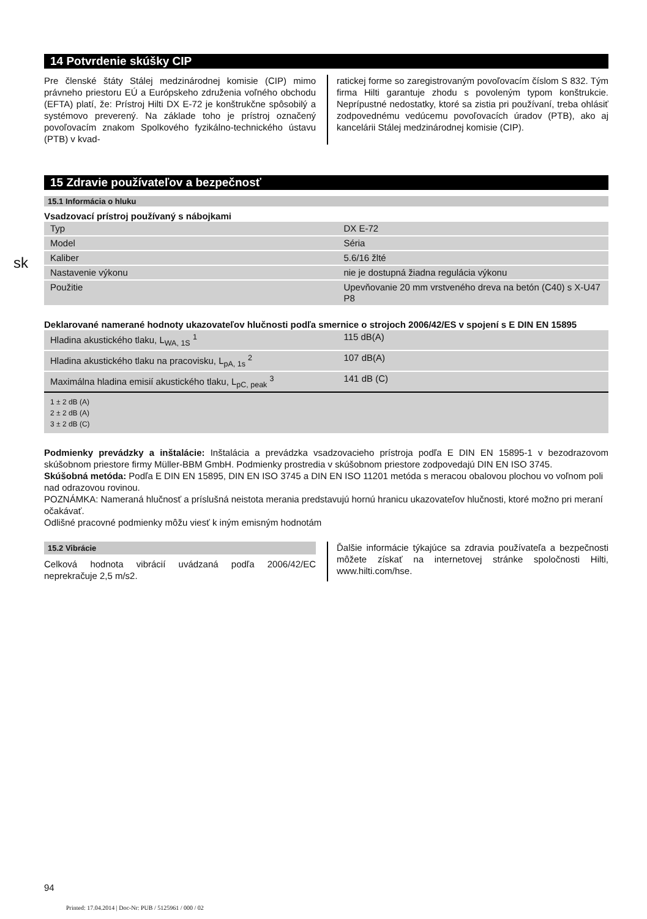sk
14 Potvrdenie skúšky CIP
Pre členské štáty Stálej medzinárodnej komisie (CIP) mimo právneho priestoru EÚ a Európskeho združenia voľného obchodu (EFTA) platí, že: Prístroj Hilti DX E-72 je konštrukčne spôsobilý a systémovo preverený. Na základe toho je prístroj označený povoľovacím znakom Spolkového fyzikálno-technického ústavu (PTB) v kvad-
ratickej forme so zaregistrovaným povoľovacím číslom S 832. Tým firma Hilti garantuje zhodu s povoleným typom konštrukcie. Neprípustné nedostatky, ktoré sa zistia pri používaní, treba ohlásiť zodpovednému vedúcemu povoľovacích úradov (PTB), ako aj kancelárii Stálej medzinárodnej komisie (CIP).
15 Zdravie používateľov a bezpečnosť
15.1 Informácia o hluku
Vsadzovací prístroj používaný s nábojkami
| Typ | DX E-72 |
| Model | Séria |
| Kaliber | 5.6/16 žlté |
| Nastavenie výkonu | nie je dostupná žiadna regulácia výkonu |
| Použitie | Upevňovanie 20 mm vrstveného dreva na betón (C40) s X-U47 P8 |
Deklarované namerané hodnoty ukazovateľov hlučnosti podľa smernice o strojoch 2006/42/ES v spojení s E DIN EN 15895
| Hladina akustického tlaku, L<sub>WA, 1S</sub> <sup>1</sup> | 115 dB(A) |
| Hladina akustického tlaku na pracovisku, L<sub>pA, 1s</sub> <sup>2</sup> | 107 dB(A) |
| Maximálna hladina emisií akustického tlaku, L<sub>pC, peak</sub> <sup>3</sup> | 141 dB (C) |
| 1 ± 2 dB (A) 2 ± 2 dB (A) 3 ± 2 dB (C) | |
Podmienky prevádzky a inštalácie: Inštalácia a prevádzka vsadzovacieho prístroja podľa E DIN EN 15895-1 v bezodrazovom skúšobnom priestore firmy Müller-BBM GmbH. Podmienky prostredia v skúšobnom priestore zodpovedajú DIN EN ISO 3745.
Skúšobná metóda: Podľa E DIN EN 15895, DIN EN ISO 3745 a DIN EN ISO 11201 metóda s meracou obalovou plochou vo voľnom poli nad odrazovou rovinou.
POZNÁMKA: Nameraná hlučnosť a príslušná neistota merania predstavujú hornú hranicu ukazovateľov hlučnosti, ktoré možno pri meraní očakávať.
Odlišné pracovné podmienky môžu viesť k iným emisným hodnotám
15.2 Vibrácie
Celková hodnota vibrácií uvádzaná podľa 2006/42/EC neprekračuje 2,5 m/s2.
Ďalšie informácie týkajúce sa zdravia používateľa a bezpečnosti môžete získať na internetovej stránke spoločnosti Hilti, www.hilti.com/hse.
94
Printed: 17.04.2014 | Doc-Nr: PUB / 5125961 / 000 / 02